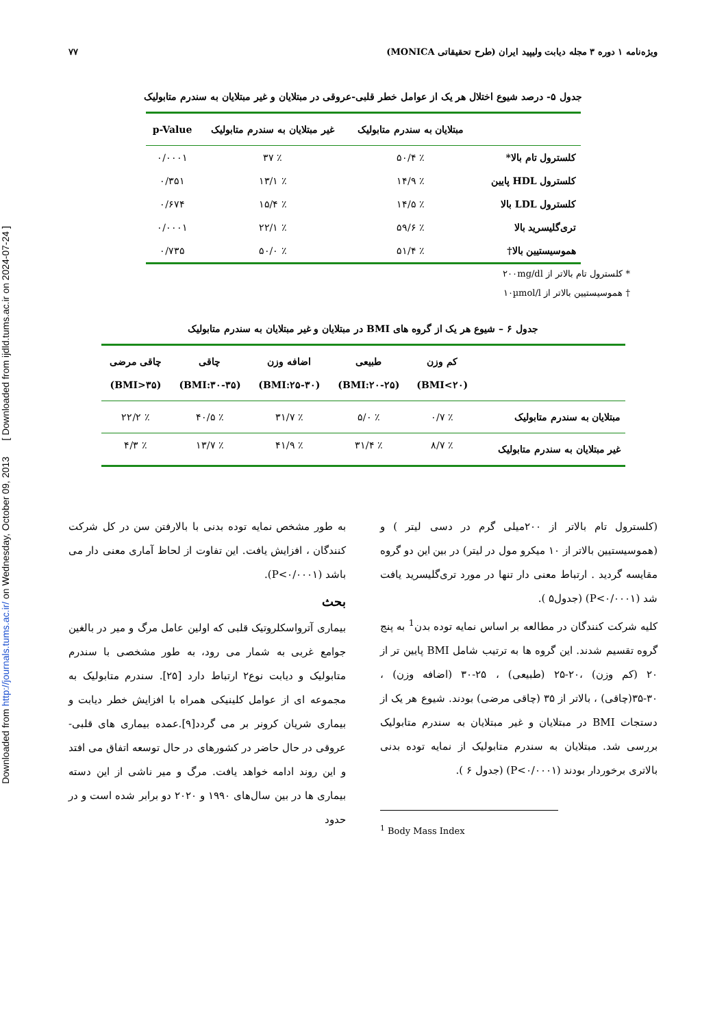Downloaded from http://journals.tums.ac.ir/ on Wednesday, October 09, 2013 [ Downloaded from ijdld.tums.ac.ir on 2024-07-24 ]
ویژه‌نامه ۱ دوره ۳ مجله دیابت ولیپید ایران (طرح تحقیقاتی MONICA) ۷۷
جدول ۵- درصد شیوع اختلال هر یک از عوامل خطر قلبی-عروقی در مبتلایان و غیر مبتلایان به سندرم متابولیک
| | مبتلایان به سندرم متابولیک | غیر مبتلایان به سندرم متابولیک | p-Value |
| --- | --- | --- | --- |
| کلسترول تام بالا* | ٪ ۵۰/۴ | ٪ ۳۷ | ۰/۰۰۰۱ |
| کلسترول HDL پایین | ٪ ۱۴/۹ | ٪ ۱۳/۱ | ۰/۳۵۱ |
| کلسترول LDL بالا | ٪ ۱۴/۵ | ٪ ۱۵/۴ | ۰/۶۷۴ |
| تری‌گلیسرید بالا | ٪ ۵۹/۶ | ٪ ۲۲/۱ | ۰/۰۰۰۱ |
| هموسیستیین بالا† | ٪ ۵۱/۴ | ٪ ۵۰/۰ | ۰/۷۳۵ |
* کلسترول تام بالاتر از ۲۰۰mg/dl
† هموسیستیین بالاتر از ۱۰µmol/l
جدول ۶ – شیوع هر یک از گروه های BMI در مبتلایان و غیر مبتلایان به سندرم متابولیک
| | کم وزن (۲۰>BMI) | طبیعی (۲۰-۲۵:BMI) | اضافه وزن (۲۵-۳۰:BMI) | چاقی (۳۰-۳۵:BMI) | چاقی مرضی (۳۵<BMI) |
| --- | --- | --- | --- | --- | --- |
| مبتلایان به سندرم متابولیک | ٪ ۰/۷ | ٪ ۵/۰ | ٪ ۳۱/۷ | ٪ ۴۰/۵ | ٪ ۲۲/۲ |
| غیر مبتلایان به سندرم متابولیک | ٪ ۸/۷ | ٪ ۳۱/۴ | ٪ ۴۱/۹ | ٪ ۱۳/۷ | ٪ ۴/۳ |
(کلسترول تام بالاتر از ۲۰۰میلی گرم در دسی لیتر ) و (هموسیستیین بالاتر از ۱۰ میکرو مول در لیتر) در بین این دو گروه مقایسه گردید . ارتباط معنی دار تنها در مورد تری‌گلیسرید یافت شد (P<۰/۰۰۰۱) (جدول۵ ).
کلیه شرکت کنندگان در مطالعه بر اساس نمایه توده بدن<sup>1</sup> به پنج گروه تقسیم شدند. این گروه ها به ترتیب شامل BMI پایین تر از ۲۰ (کم وزن) ،۲۰-۲۵ (طبیعی) ، ۲۵-۳۰ (اضافه وزن) ، ۳۰-۳۵(چاقی) ، بالاتر از ۳۵ (چاقی مرضی) بودند. شیوع هر یک از دستجات BMI در مبتلایان و غیر مبتلایان به سندرم متابولیک بررسی شد. مبتلایان به سندرم متابولیک از نمایه توده بدنی بالاتری برخوردار بودند (P<۰/۰۰۰۱) (جدول ۶ ).
<sup>1</sup> Body Mass Index
به طور مشخص نمایه توده بدنی با بالارفتن سن در کل شرکت کنندگان ، افزایش یافت. این تفاوت از لحاظ آماری معنی دار می باشد (P<۰/۰۰۰۱).
بحث
بیماری آترواسکلروتیک قلبی که اولین عامل مرگ و میر در بالغین جوامع غربی به شمار می رود، به طور مشخصی با سندرم متابولیک و دیابت نوع۲ ارتباط دارد [۲۵]. سندرم متابولیک به مجموعه ای از عوامل کلینیکی همراه با افزایش خطر دیابت و بیماری شریان کرونر بر می گردد[۹].عمده بیماری های قلبی- عروقی در حال حاضر در کشورهای در حال توسعه اتفاق می افتد و این روند ادامه خواهد یافت. مرگ و میر ناشی از این دسته بیماری ها در بین سال‌های ۱۹۹۰ و ۲۰۲۰ دو برابر شده است و در حدود